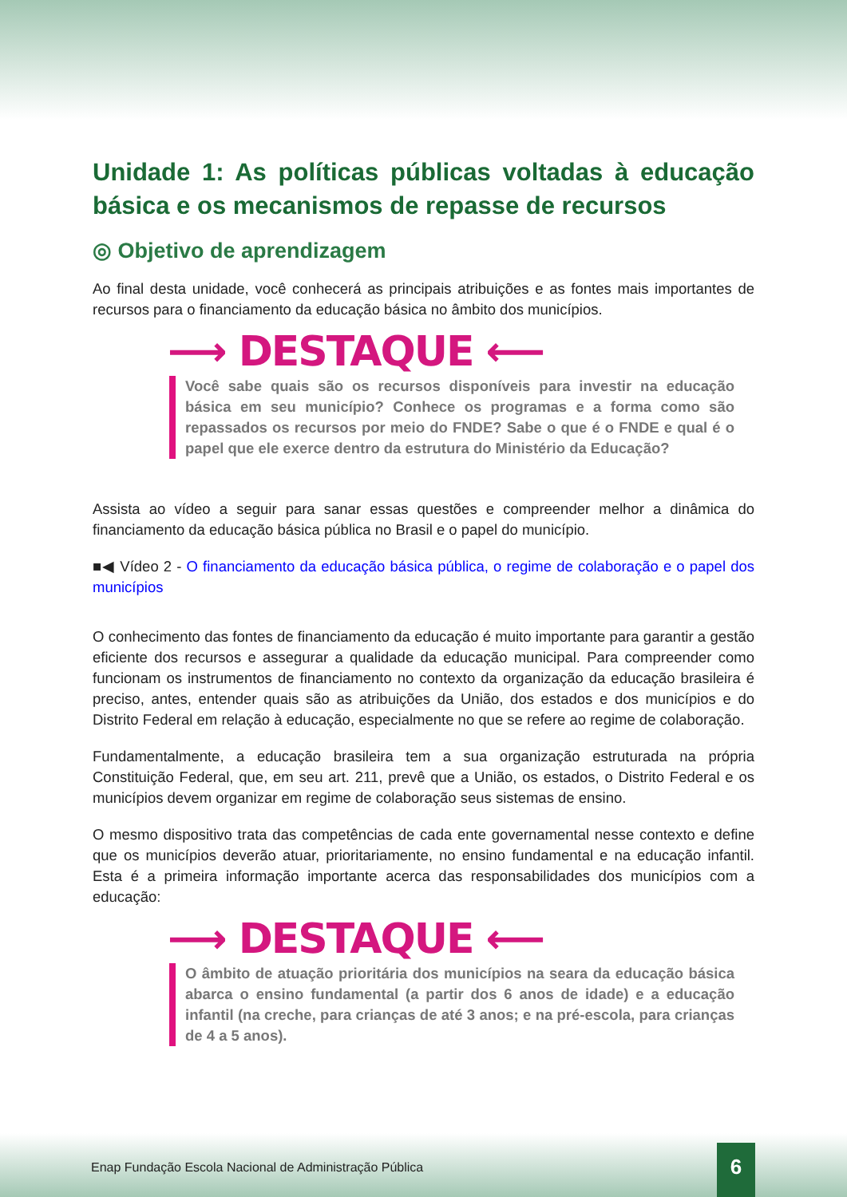Unidade 1: As políticas públicas voltadas à educação básica e os mecanismos de repasse de recursos
◎ Objetivo de aprendizagem
Ao final desta unidade, você conhecerá as principais atribuições e as fontes mais importantes de recursos para o financiamento da educação básica no âmbito dos municípios.
⟶ DESTAQUE ⟵
Você sabe quais são os recursos disponíveis para investir na educação básica em seu município? Conhece os programas e a forma como são repassados os recursos por meio do FNDE? Sabe o que é o FNDE e qual é o papel que ele exerce dentro da estrutura do Ministério da Educação?
Assista ao vídeo a seguir para sanar essas questões e compreender melhor a dinâmica do financiamento da educação básica pública no Brasil e o papel do município.
■◀ Vídeo 2 - O financiamento da educação básica pública, o regime de colaboração e o papel dos municípios
O conhecimento das fontes de financiamento da educação é muito importante para garantir a gestão eficiente dos recursos e assegurar a qualidade da educação municipal. Para compreender como funcionam os instrumentos de financiamento no contexto da organização da educação brasileira é preciso, antes, entender quais são as atribuições da União, dos estados e dos municípios e do Distrito Federal em relação à educação, especialmente no que se refere ao regime de colaboração.
Fundamentalmente, a educação brasileira tem a sua organização estruturada na própria Constituição Federal, que, em seu art. 211, prevê que a União, os estados, o Distrito Federal e os municípios devem organizar em regime de colaboração seus sistemas de ensino.
O mesmo dispositivo trata das competências de cada ente governamental nesse contexto e define que os municípios deverão atuar, prioritariamente, no ensino fundamental e na educação infantil. Esta é a primeira informação importante acerca das responsabilidades dos municípios com a educação:
⟶ DESTAQUE ⟵
O âmbito de atuação prioritária dos municípios na seara da educação básica abarca o ensino fundamental (a partir dos 6 anos de idade) e a educação infantil (na creche, para crianças de até 3 anos; e na pré-escola, para crianças de 4 a 5 anos).
Enap Fundação Escola Nacional de Administração Pública
6